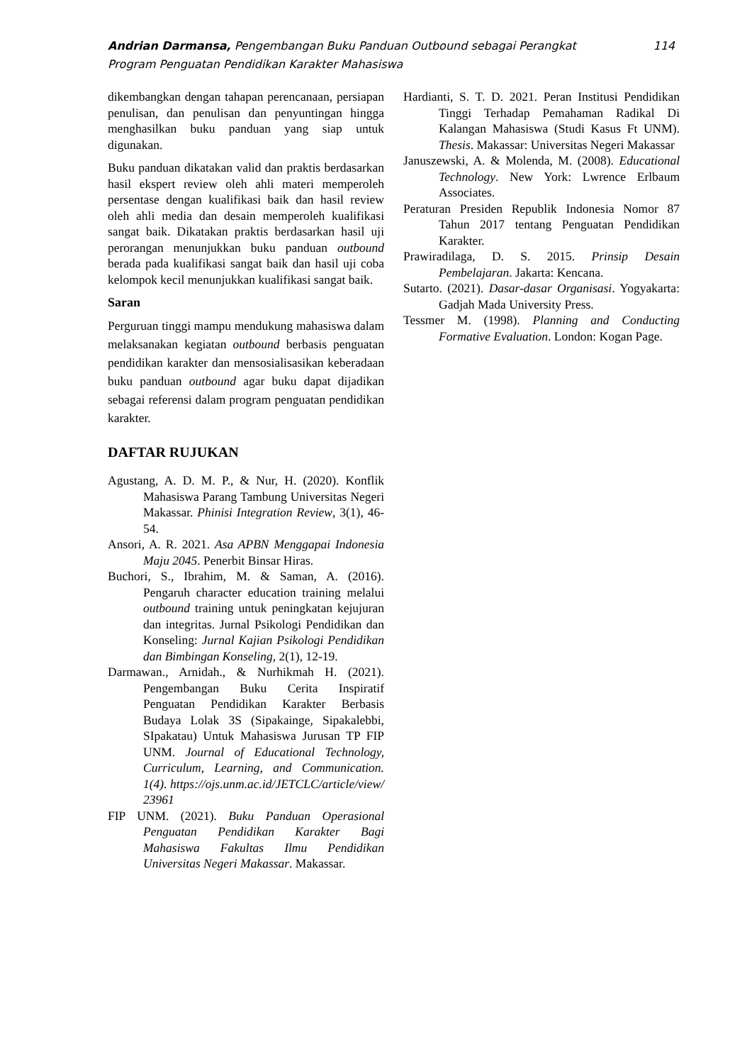Andrian Darmansa, Pengembangan Buku Panduan Outbound sebagai Perangkat
Program Penguatan Pendidikan Karakter Mahasiswa
114
dikembangkan dengan tahapan perencanaan, persiapan penulisan, dan penulisan dan penyuntingan hingga menghasilkan buku panduan yang siap untuk digunakan.
Buku panduan dikatakan valid dan praktis berdasarkan hasil ekspert review oleh ahli materi memperoleh persentase dengan kualifikasi baik dan hasil review oleh ahli media dan desain memperoleh kualifikasi sangat baik. Dikatakan praktis berdasarkan hasil uji perorangan menunjukkan buku panduan outbound berada pada kualifikasi sangat baik dan hasil uji coba kelompok kecil menunjukkan kualifikasi sangat baik.
Saran
Perguruan tinggi mampu mendukung mahasiswa dalam melaksanakan kegiatan outbound berbasis penguatan pendidikan karakter dan mensosialisasikan keberadaan buku panduan outbound agar buku dapat dijadikan sebagai referensi dalam program penguatan pendidikan karakter.
DAFTAR RUJUKAN
Agustang, A. D. M. P., & Nur, H. (2020). Konflik Mahasiswa Parang Tambung Universitas Negeri Makassar. Phinisi Integration Review, 3(1), 46-54.
Ansori, A. R. 2021. Asa APBN Menggapai Indonesia Maju 2045. Penerbit Binsar Hiras.
Buchori, S., Ibrahim, M. & Saman, A. (2016). Pengaruh character education training melalui outbound training untuk peningkatan kejujuran dan integritas. Jurnal Psikologi Pendidikan dan Konseling: Jurnal Kajian Psikologi Pendidikan dan Bimbingan Konseling, 2(1), 12-19.
Darmawan., Arnidah., & Nurhikmah H. (2021). Pengembangan Buku Cerita Inspiratif Penguatan Pendidikan Karakter Berbasis Budaya Lolak 3S (Sipakainge, Sipakalebbi, SIpakatau) Untuk Mahasiswa Jurusan TP FIP UNM. Journal of Educational Technology, Curriculum, Learning, and Communication. 1(4). https://ojs.unm.ac.id/JETCLC/article/view/ 23961
FIP UNM. (2021). Buku Panduan Operasional Penguatan Pendidikan Karakter Bagi Mahasiswa Fakultas Ilmu Pendidikan Universitas Negeri Makassar. Makassar.
Hardianti, S. T. D. 2021. Peran Institusi Pendidikan Tinggi Terhadap Pemahaman Radikal Di Kalangan Mahasiswa (Studi Kasus Ft UNM). Thesis. Makassar: Universitas Negeri Makassar
Januszewski, A. & Molenda, M. (2008). Educational Technology. New York: Lwrence Erlbaum Associates.
Peraturan Presiden Republik Indonesia Nomor 87 Tahun 2017 tentang Penguatan Pendidikan Karakter.
Prawiradilaga, D. S. 2015. Prinsip Desain Pembelajaran. Jakarta: Kencana.
Sutarto. (2021). Dasar-dasar Organisasi. Yogyakarta: Gadjah Mada University Press.
Tessmer M. (1998). Planning and Conducting Formative Evaluation. London: Kogan Page.